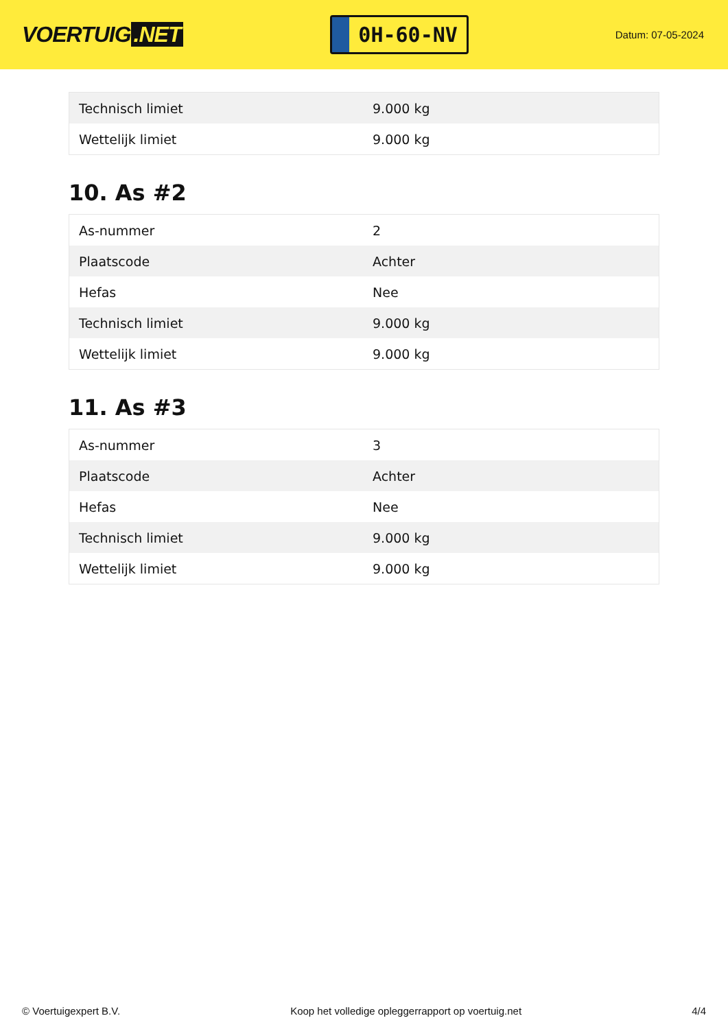VOERTUIG.NET
0H-60-NV
Datum: 07-05-2024
| Technisch limiet | 9.000 kg |
| Wettelijk limiet | 9.000 kg |
10. As #2
| As-nummer | 2 |
| Plaatscode | Achter |
| Hefas | Nee |
| Technisch limiet | 9.000 kg |
| Wettelijk limiet | 9.000 kg |
11. As #3
| As-nummer | 3 |
| Plaatscode | Achter |
| Hefas | Nee |
| Technisch limiet | 9.000 kg |
| Wettelijk limiet | 9.000 kg |
© Voertuigexpert B.V. Koop het volledige opleggerrapport op voertuig.net 4/4